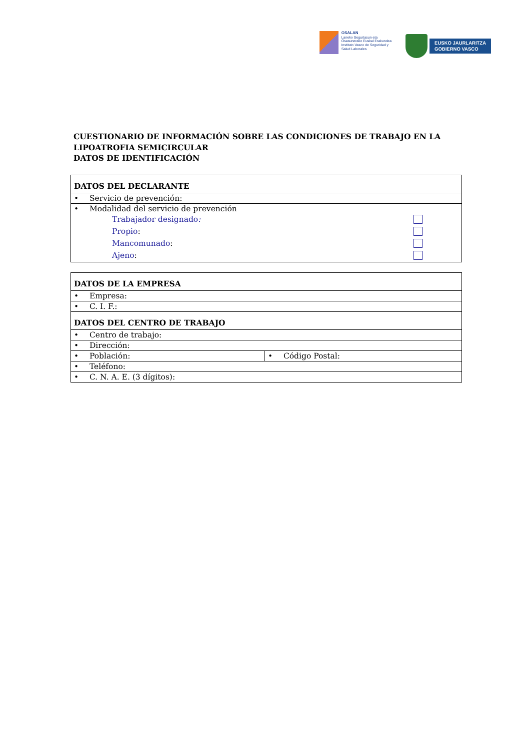OSALAN
Laneko Segurtasun eta
Osasunerako Euskal Erakundea
Instituto Vasco de Seguridad y
Salud Laborales
EUSKO JAURLARITZA
GOBIERNO VASCO
CUESTIONARIO DE INFORMACIÓN SOBRE LAS CONDICIONES DE TRABAJO EN LA LIPOATROFIA SEMICIRCULAR
DATOS DE IDENTIFICACIÓN
| DATOS DEL DECLARANTE |
| --- |
| • Servicio de prevención: |
| • Modalidad del servicio de prevención Trabajador designado : Propio : Mancomunado : Ajeno : |
| DATOS DE LA EMPRESA | |
| --- | --- |
| • Empresa: | |
| • C. I. F.: | |
| DATOS DEL CENTRO DE TRABAJO | |
| • Centro de trabajo: | |
| • Dirección: | |
| • Población: | • Código Postal: |
| • Teléfono: | |
| • C. N. A. E. (3 dígitos): | |